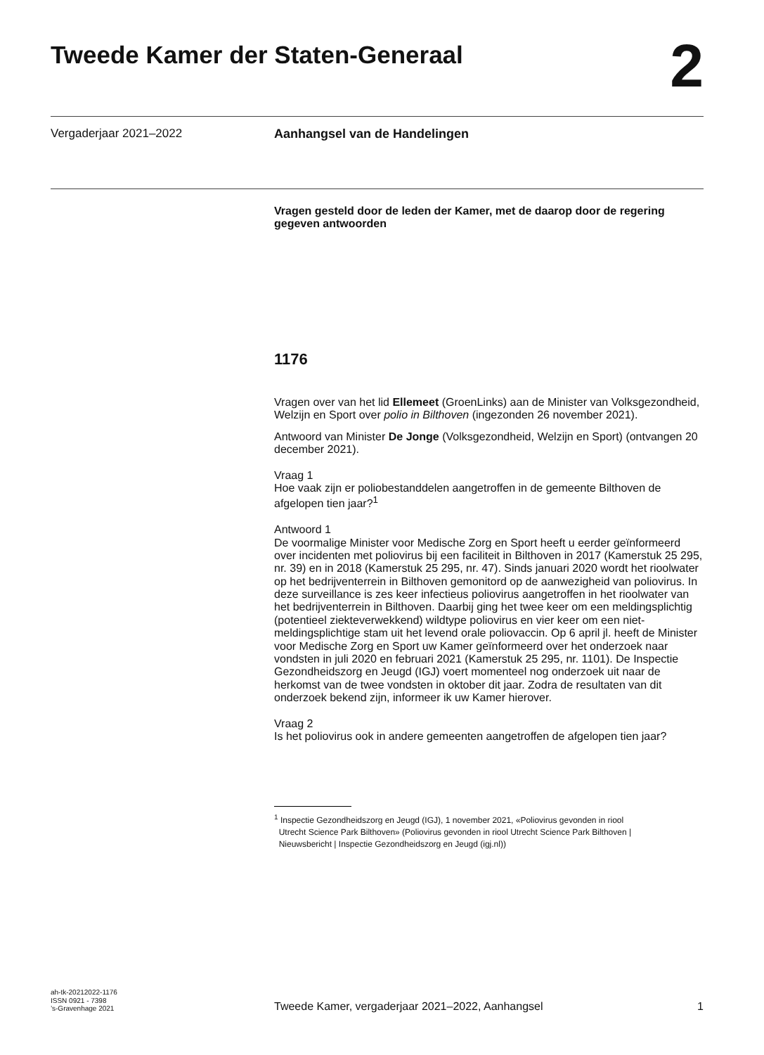Tweede Kamer der Staten-Generaal
2
Vergaderjaar 2021–2022
Aanhangsel van de Handelingen
Vragen gesteld door de leden der Kamer, met de daarop door de regering gegeven antwoorden
1176
Vragen over van het lid Ellemeet (GroenLinks) aan de Minister van Volksgezondheid, Welzijn en Sport over polio in Bilthoven (ingezonden 26 november 2021).
Antwoord van Minister De Jonge (Volksgezondheid, Welzijn en Sport) (ontvangen 20 december 2021).
Vraag 1
Hoe vaak zijn er poliobestanddelen aangetroffen in de gemeente Bilthoven de afgelopen tien jaar?<sup>1</sup>
Antwoord 1
De voormalige Minister voor Medische Zorg en Sport heeft u eerder geïnformeerd over incidenten met poliovirus bij een faciliteit in Bilthoven in 2017 (Kamerstuk 25 295, nr. 39) en in 2018 (Kamerstuk 25 295, nr. 47). Sinds januari 2020 wordt het rioolwater op het bedrijventerrein in Bilthoven gemonitord op de aanwezigheid van poliovirus. In deze surveillance is zes keer infectieus poliovirus aangetroffen in het rioolwater van het bedrijventerrein in Bilthoven. Daarbij ging het twee keer om een meldingsplichtig (potentieel ziekteverwekkend) wildtype poliovirus en vier keer om een niet-meldingsplichtige stam uit het levend orale poliovaccin. Op 6 april jl. heeft de Minister voor Medische Zorg en Sport uw Kamer geïnformeerd over het onderzoek naar vondsten in juli 2020 en februari 2021 (Kamerstuk 25 295, nr. 1101). De Inspectie Gezondheidszorg en Jeugd (IGJ) voert momenteel nog onderzoek uit naar de herkomst van de twee vondsten in oktober dit jaar. Zodra de resultaten van dit onderzoek bekend zijn, informeer ik uw Kamer hierover.
Vraag 2
Is het poliovirus ook in andere gemeenten aangetroffen de afgelopen tien jaar?
<sup>1</sup> Inspectie Gezondheidszorg en Jeugd (IGJ), 1 november 2021, «Poliovirus gevonden in riool
Utrecht Science Park Bilthoven» (Poliovirus gevonden in riool Utrecht Science Park Bilthoven |
Nieuwsbericht | Inspectie Gezondheidszorg en Jeugd (igj.nl))
ah-tk-20212022-1176
ISSN 0921 - 7398
’s-Gravenhage 2021
Tweede Kamer, vergaderjaar 2021–2022, Aanhangsel
1